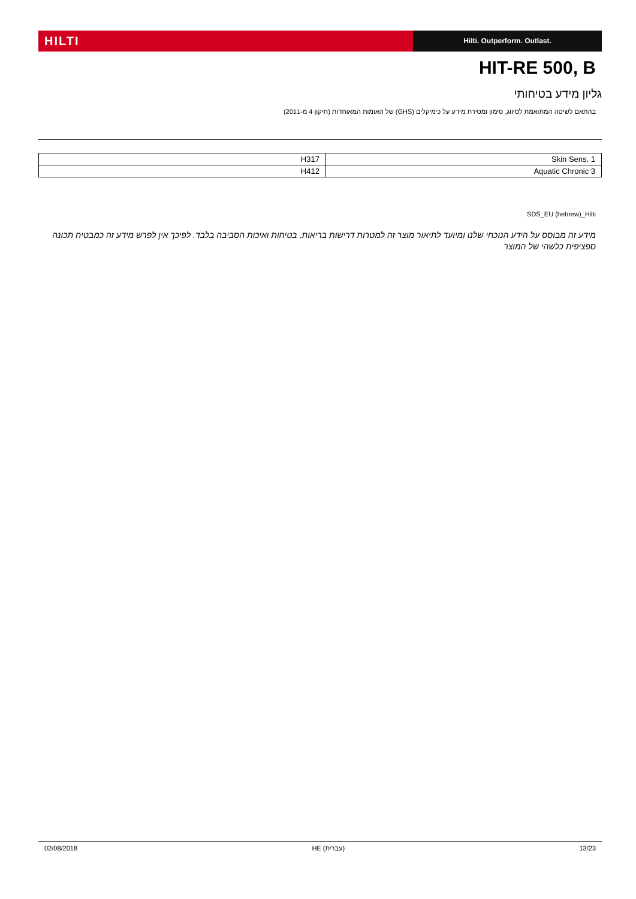HILTI
Hilti. Outperform. Outlast.
HIT-RE 500, B
גליון מידע בטיחותי
בהתאם לשיטה המתואמת לסיווג, סימון ומסירת מידע על כימיקלים (GHS) של האומות המאוחדות (תיקון 4 מ-2011)
| Skin Sens. 1 | H317 |
| Aquatic Chronic 3 | H412 |
SDS_EU (hebrew)_Hilti
מידע זה מבוסס על הידע הנוכחי שלנו ומיועד לתיאור מוצר זה למטרות דרישות בריאות, בטיחות ואיכות הסביבה בלבד. לפיכך אין לפרש מידע זה כמבטיח תכונה ספציפית כלשהי של המוצר
02/08/2018 HE (עברית) 13/23